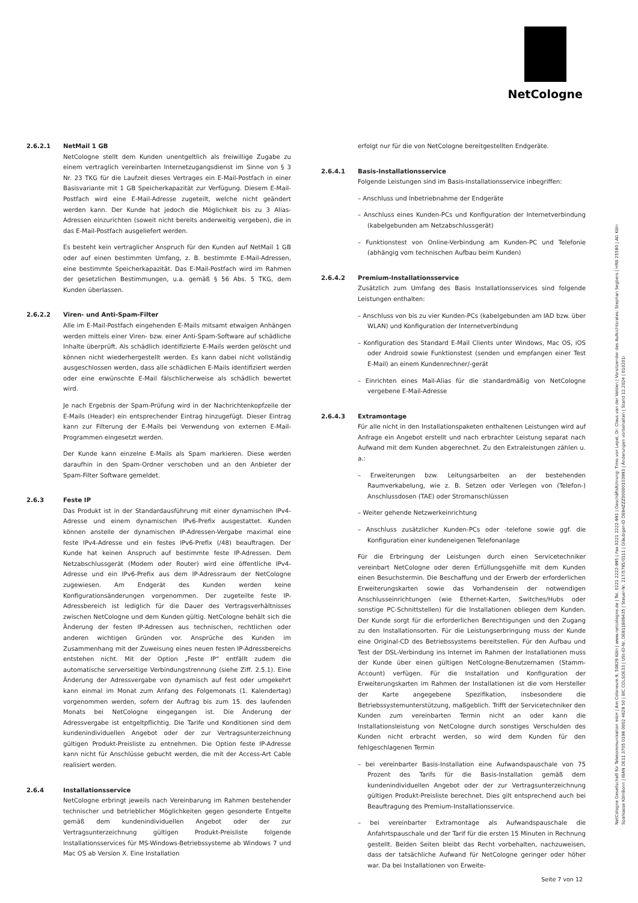NetCologne
2.6.2.1 NetMail 1 GB
NetCologne stellt dem Kunden unentgeltlich als freiwillige Zugabe zu einem vertraglich vereinbarten Internetzugangsdienst im Sinne von § 3 Nr. 23 TKG für die Laufzeit dieses Vertrages ein E-Mail-Postfach in einer Basisvariante mit 1 GB Speicherkapazität zur Verfügung. Diesem E-Mail-Postfach wird eine E-Mail-Adresse zugeteilt, welche nicht geändert werden kann. Der Kunde hat jedoch die Möglichkeit bis zu 3 Alias-Adressen einzurichten (soweit nicht bereits anderweitig vergeben), die in das E-Mail-Postfach ausgeliefert werden.
Es besteht kein vertraglicher Anspruch für den Kunden auf NetMail 1 GB oder auf einen bestimmten Umfang, z. B. bestimmte E-Mail-Adressen, eine bestimmte Speicherkapazität. Das E-Mail-Postfach wird im Rahmen der gesetzlichen Bestimmungen, u.a. gemäß § 56 Abs. 5 TKG, dem Kunden überlassen.
2.6.2.2 Viren- und Anti-Spam-Filter
Alle im E-Mail-Postfach eingehenden E-Mails mitsamt etwaigen Anhängen werden mittels einer Viren- bzw. einer Anti-Spam-Software auf schädliche Inhalte überprüft. Als schädlich identifizierte E-Mails werden gelöscht und können nicht wiederhergestellt werden. Es kann dabei nicht vollständig ausgeschlossen werden, dass alle schädlichen E-Mails identifiziert werden oder eine erwünschte E-Mail fälschlicherweise als schädlich bewertet wird.
Je nach Ergebnis der Spam-Prüfung wird in der Nachrichtenkopfzeile der E-Mails (Header) ein entsprechender Eintrag hinzugefügt. Dieser Eintrag kann zur Filterung der E-Mails bei Verwendung von externen E-Mail-Programmen eingesetzt werden.
Der Kunde kann einzelne E-Mails als Spam markieren. Diese werden daraufhin in den Spam-Ordner verschoben und an den Anbieter der Spam-Filter Software gemeldet.
2.6.3 Feste IP
Das Produkt ist in der Standardausführung mit einer dynamischen IPv4-Adresse und einem dynamischen IPv6-Prefix ausgestattet. Kunden können anstelle der dynamischen IP-Adressen-Vergabe maximal eine feste IPv4-Adresse und ein festes IPv6-Prefix (/48) beauftragen. Der Kunde hat keinen Anspruch auf bestimmte feste IP-Adressen. Dem Netzabschlussgerät (Modem oder Router) wird eine öffentliche IPv4-Adresse und ein IPv6-Prefix aus dem IP-Adressraum der NetCologne zugewiesen. Am Endgerät des Kunden werden keine Konfigurationsänderungen vorgenommen. Der zugeteilte feste IP-Adressbereich ist lediglich für die Dauer des Vertragsverhältnisses zwischen NetCologne und dem Kunden gültig. NetCologne behält sich die Änderung der festen IP-Adressen aus technischen, rechtlichen oder anderen wichtigen Gründen vor. Ansprüche des Kunden im Zusammenhang mit der Zuweisung eines neuen festen IP-Adressbereichs entstehen nicht. Mit der Option „Feste IP“ entfällt zudem die automatische serverseitige Verbindungstrennung (siehe Ziff. 2.5.1). Eine Änderung der Adressvergabe von dynamisch auf fest oder umgekehrt kann einmal im Monat zum Anfang des Folgemonats (1. Kalendertag) vorgenommen werden, sofern der Auftrag bis zum 15. des laufenden Monats bei NetCologne eingegangen ist. Die Änderung der Adressvergabe ist entgeltpflichtig. Die Tarife und Konditionen sind dem kundenindividuellen Angebot oder der zur Vertragsunterzeichnung gültigen Produkt-Preisliste zu entnehmen. Die Option feste IP-Adresse kann nicht für Anschlüsse gebucht werden, die mit der Access-Art Cable realisiert werden.
2.6.4 Installationsservice
NetCologne erbringt jeweils nach Vereinbarung im Rahmen bestehender technischer und betrieblicher Möglichkeiten gegen gesonderte Entgelte gemäß dem kundenindividuellen Angebot oder der zur Vertragsunterzeichnung gültigen Produkt-Preisliste folgende Installationsservices für MS-Windows-Betriebssysteme ab Windows 7 und Mac OS ab Version X. Eine Installation
erfolgt nur für die von NetCologne bereitgestellten Endgeräte.
2.6.4.1 Basis-Installationsservice
Folgende Leistungen sind im Basis-Installationsservice inbegriffen:
– Anschluss und Inbetriebnahme der Endgeräte
– Anschluss eines Kunden-PCs und Konfiguration der Internetverbindung (kabelgebunden am Netzabschlussgerät)
– Funktionstest von Online-Verbindung am Kunden-PC und Telefonie (abhängig vom technischen Aufbau beim Kunden)
2.6.4.2 Premium-Installationsservice
Zusätzlich zum Umfang des Basis Installationsservices sind folgende Leistungen enthalten:
– Anschluss von bis zu vier Kunden-PCs (kabelgebunden am IAD bzw. über WLAN) und Konfiguration der Internetverbindung
– Konfiguration des Standard E-Mail Clients unter Windows, Mac OS, iOS oder Android sowie Funktionstest (senden und empfangen einer Test E-Mail) an einem Kundenrechner/-gerät
– Einrichten eines Mail-Alias für die standardmäßig von NetCologne vergebene E-Mail-Adresse
2.6.4.3 Extramontage
Für alle nicht in den Installationspaketen enthaltenen Leistungen wird auf Anfrage ein Angebot erstellt und nach erbrachter Leistung separat nach Aufwand mit dem Kunden abgerechnet. Zu den Extraleistungen zählen u. a.:
– Erweiterungen bzw. Leitungsarbeiten an der bestehenden Raumverkabelung, wie z. B. Setzen oder Verlegen von (Telefon-) Anschlussdosen (TAE) oder Stromanschlüssen
– Weiter gehende Netzwerkeinrichtung
– Anschluss zusätzlicher Kunden-PCs oder -telefone sowie ggf. die Konfiguration einer kundeneigenen Telefonanlage
Für die Erbringung der Leistungen durch einen Servicetechniker vereinbart NetCologne oder deren Erfüllungsgehilfe mit dem Kunden einen Besuchstermin. Die Beschaffung und der Erwerb der erforderlichen Erweiterungskarten sowie das Vorhandensein der notwendigen Anschlusseinrichtungen (wie Ethernet-Karten, Switches/Hubs oder sonstige PC-Schnittstellen) für die Installationen obliegen dem Kunden. Der Kunde sorgt für die erforderlichen Berechtigungen und den Zugang zu den Installationsorten. Für die Leistungserbringung muss der Kunde eine Original-CD des Betriebssystems bereitstellen. Für den Aufbau und Test der DSL-Verbindung ins Internet im Rahmen der Installationen muss der Kunde über einen gültigen NetCologne-Benutzernamen (Stamm-Account) verfügen. Für die Installation und Konfiguration der Erweiterungskarten im Rahmen der Installationen ist die vom Hersteller der Karte angegebene Spezifikation, insbesondere die Betriebssystemunterstützung, maßgeblich. Trifft der Servicetechniker den Kunden zum vereinbarten Termin nicht an oder kann die Installationsleistung von NetCologne durch sonstiges Verschulden des Kunden nicht erbracht werden, so wird dem Kunden für den fehlgeschlagenen Termin
– bei vereinbarter Basis-Installation eine Aufwandspauschale von 75 Prozent des Tarifs für die Basis-Installation gemäß dem kundenindividuellen Angebot oder der zur Vertragsunterzeichnung gültigen Produkt-Preisliste berechnet. Dies gilt entsprechend auch bei Beauftragung des Premium-Installationsservice.
– bei vereinbarter Extramontage als Aufwandspauschale die Anfahrtspauschale und der Tarif für die ersten 15 Minuten in Rechnung gestellt. Beiden Seiten bleibt das Recht vorbehalten, nachzuweisen, dass der tatsächliche Aufwand für NetCologne geringer oder höher war. Da bei Installationen von Erweite-
NetCologne Gesellschaft für Telekommunikation mbH | Am Coloneum 9, 50829 Köln | www.netcologne.de | Tel. 0221 2222-995 | Fax 0221 2222-991 | Geschäftsführung: Timo von Lepel, Dr. Claus van der Velden | Vorsitzender des Aufsichtsrates: Stephan Segbers | HRB 25580 | AG Köln
Sparkasse KölnBonn | IBAN DE11 3705 0198 0002 4629 50 | BIC COLSDE33 | USt-ID-Nr. DE811808435 | Steuer-Nr. 217/5785/0111 | Gläubiger-ID DE84ZZZ00000103993 | Änderungen vorbehalten | Stand 12.2024 | 010201i
Seite 7 von 12